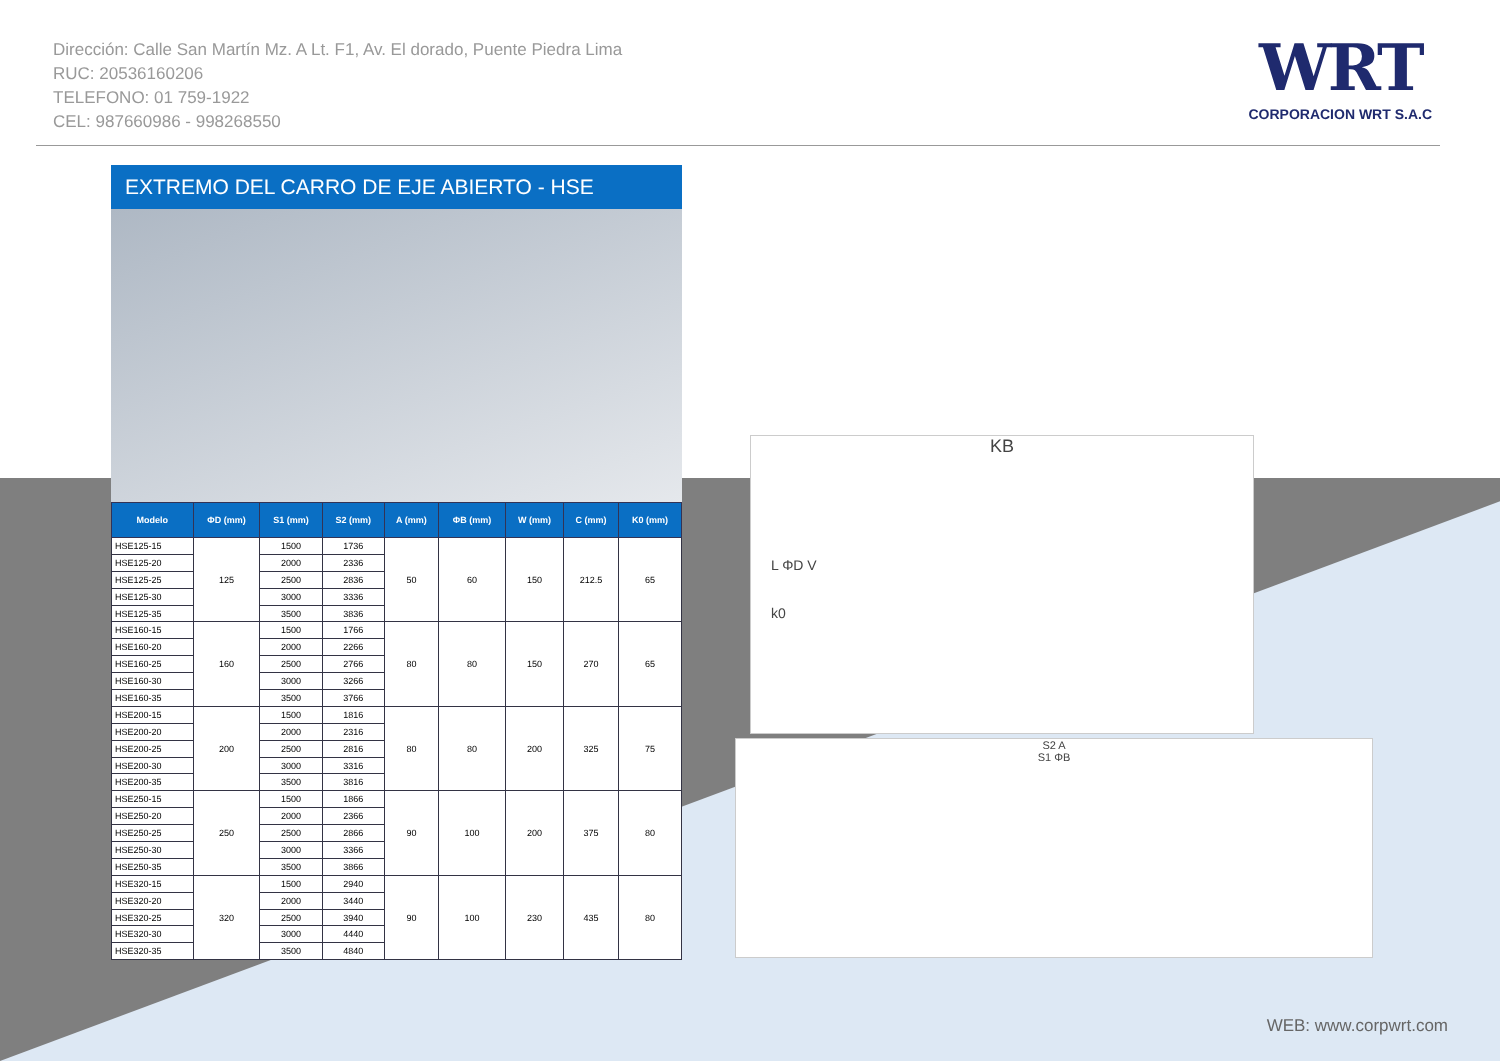Dirección: Calle San Martín Mz. A Lt. F1, Av. El dorado, Puente Piedra Lima
RUC: 20536160206
TELEFONO: 01 759-1922
CEL: 987660986 - 998268550
WRT
CORPORACION WRT S.A.C
EXTREMO DEL CARRO DE EJE ABIERTO - HSE
| Modelo | ΦD (mm) | S1 (mm) | S2 (mm) | A (mm) | ΦB (mm) | W (mm) | C (mm) | K0 (mm) |
| --- | --- | --- | --- | --- | --- | --- | --- | --- |
| HSE125-15 | 125 | 1500 | 1736 | 50 | 60 | 150 | 212.5 | 65 |
| HSE125-20 | | 2000 | 2336 | | | | | |
| HSE125-25 | | 2500 | 2836 | | | | | |
| HSE125-30 | | 3000 | 3336 | | | | | |
| HSE125-35 | | 3500 | 3836 | | | | | |
| HSE160-15 | 160 | 1500 | 1766 | 80 | 80 | 150 | 270 | 65 |
| HSE160-20 | | 2000 | 2266 | | | | | |
| HSE160-25 | | 2500 | 2766 | | | | | |
| HSE160-30 | | 3000 | 3266 | | | | | |
| HSE160-35 | | 3500 | 3766 | | | | | |
| HSE200-15 | 200 | 1500 | 1816 | 80 | 80 | 200 | 325 | 75 |
| HSE200-20 | | 2000 | 2316 | | | | | |
| HSE200-25 | | 2500 | 2816 | | | | | |
| HSE200-30 | | 3000 | 3316 | | | | | |
| HSE200-35 | | 3500 | 3816 | | | | | |
| HSE250-15 | 250 | 1500 | 1866 | 90 | 100 | 200 | 375 | 80 |
| HSE250-20 | | 2000 | 2366 | | | | | |
| HSE250-25 | | 2500 | 2866 | | | | | |
| HSE250-30 | | 3000 | 3366 | | | | | |
| HSE250-35 | | 3500 | 3866 | | | | | |
| HSE320-15 | 320 | 1500 | 2940 | 90 | 100 | 230 | 435 | 80 |
| HSE320-20 | | 2000 | 3440 | | | | | |
| HSE320-25 | | 2500 | 3940 | | | | | |
| HSE320-30 | | 3000 | 4440 | | | | | |
| HSE320-35 | | 3500 | 4840 | | | | | |
KB
L ΦD V
k0
S2 A
S1 ΦB
WEB: www.corpwrt.com